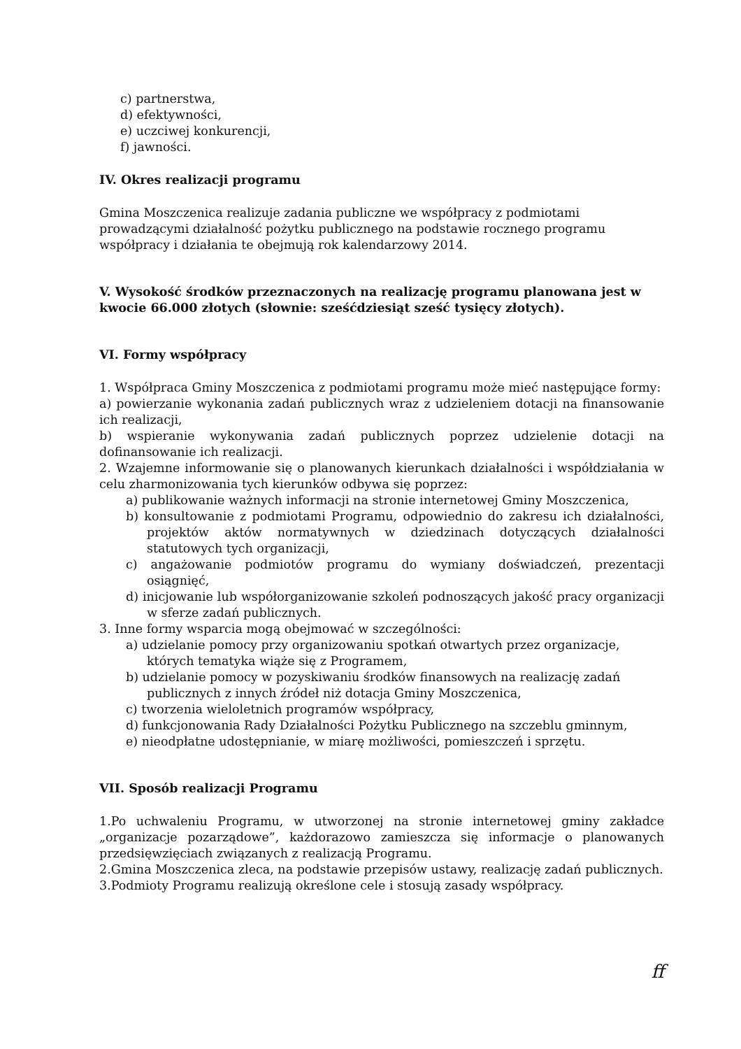c) partnerstwa,
d) efektywności,
e) uczciwej konkurencji,
f) jawności.
IV. Okres realizacji programu
Gmina Moszczenica realizuje zadania publiczne we współpracy z podmiotami prowadzącymi działalność pożytku publicznego na podstawie rocznego programu współpracy i działania te obejmują rok kalendarzowy 2014.
V. Wysokość środków przeznaczonych na realizację programu planowana jest w kwocie 66.000 złotych (słownie: sześćdziesiąt sześć tysięcy złotych).
VI. Formy współpracy
1. Współpraca Gminy Moszczenica z podmiotami programu może mieć następujące formy:
a) powierzanie wykonania zadań publicznych wraz z udzieleniem dotacji na finansowanie ich realizacji,
b) wspieranie wykonywania zadań publicznych poprzez udzielenie dotacji na dofinansowanie ich realizacji.
2. Wzajemne informowanie się o planowanych kierunkach działalności i współdziałania w celu zharmonizowania tych kierunków odbywa się poprzez:
a) publikowanie ważnych informacji na stronie internetowej Gminy Moszczenica,
b) konsultowanie z podmiotami Programu, odpowiednio do zakresu ich działalności, projektów aktów normatywnych w dziedzinach dotyczących działalności statutowych tych organizacji,
c) angażowanie podmiotów programu do wymiany doświadczeń, prezentacji osiągnięć,
d) inicjowanie lub współorganizowanie szkoleń podnoszących jakość pracy organizacji w sferze zadań publicznych.
3. Inne formy wsparcia mogą obejmować w szczególności:
a) udzielanie pomocy przy organizowaniu spotkań otwartych przez organizacje, których tematyka wiąże się z Programem,
b) udzielanie pomocy w pozyskiwaniu środków finansowych na realizację zadań publicznych z innych źródeł niż dotacja Gminy Moszczenica,
c) tworzenia wieloletnich programów współpracy,
d) funkcjonowania Rady Działalności Pożytku Publicznego na szczeblu gminnym,
e) nieodpłatne udostępnianie, w miarę możliwości, pomieszczeń i sprzętu.
VII. Sposób realizacji Programu
1.Po uchwaleniu Programu, w utworzonej na stronie internetowej gminy zakładce „organizacje pozarządowe”, każdorazowo zamieszcza się informacje o planowanych przedsięwzięciach związanych z realizacją Programu.
2.Gmina Moszczenica zleca, na podstawie przepisów ustawy, realizację zadań publicznych.
3.Podmioty Programu realizują określone cele i stosują zasady współpracy.
ff